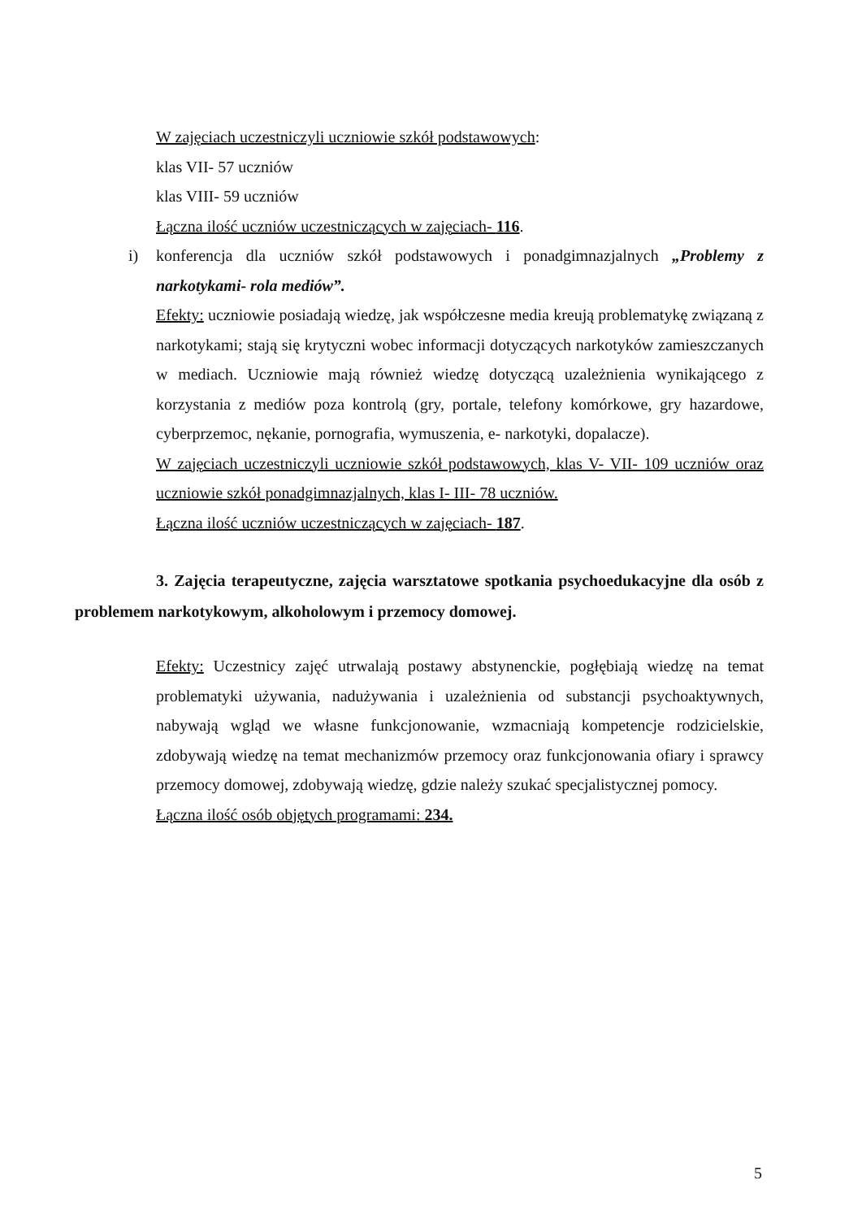W zajęciach uczestniczyli uczniowie szkół podstawowych:
klas VII- 57 uczniów
klas VIII- 59 uczniów
Łączna ilość uczniów uczestniczących w zajęciach- 116.
i)
konferencja dla uczniów szkół podstawowych i ponadgimnazjalnych „Problemy z narkotykami- rola mediów”.
Efekty: uczniowie posiadają wiedzę, jak współczesne media kreują problematykę związaną z narkotykami; stają się krytyczni wobec informacji dotyczących narkotyków zamieszczanych w mediach. Uczniowie mają również wiedzę dotyczącą uzależnienia wynikającego z korzystania z mediów poza kontrolą (gry, portale, telefony komórkowe, gry hazardowe, cyberprzemoc, nękanie, pornografia, wymuszenia, e- narkotyki, dopalacze).
W zajęciach uczestniczyli uczniowie szkół podstawowych, klas V- VII- 109 uczniów oraz uczniowie szkół ponadgimnazjalnych, klas I- III- 78 uczniów.
Łączna ilość uczniów uczestniczących w zajęciach- 187.
3. Zajęcia terapeutyczne, zajęcia warsztatowe spotkania psychoedukacyjne dla osób z problemem narkotykowym, alkoholowym i przemocy domowej.
Efekty: Uczestnicy zajęć utrwalają postawy abstynenckie, pogłębiają wiedzę na temat problematyki używania, nadużywania i uzależnienia od substancji psychoaktywnych, nabywają wgląd we własne funkcjonowanie, wzmacniają kompetencje rodzicielskie, zdobywają wiedzę na temat mechanizmów przemocy oraz funkcjonowania ofiary i sprawcy przemocy domowej, zdobywają wiedzę, gdzie należy szukać specjalistycznej pomocy.
Łączna ilość osób objętych programami: 234.
5